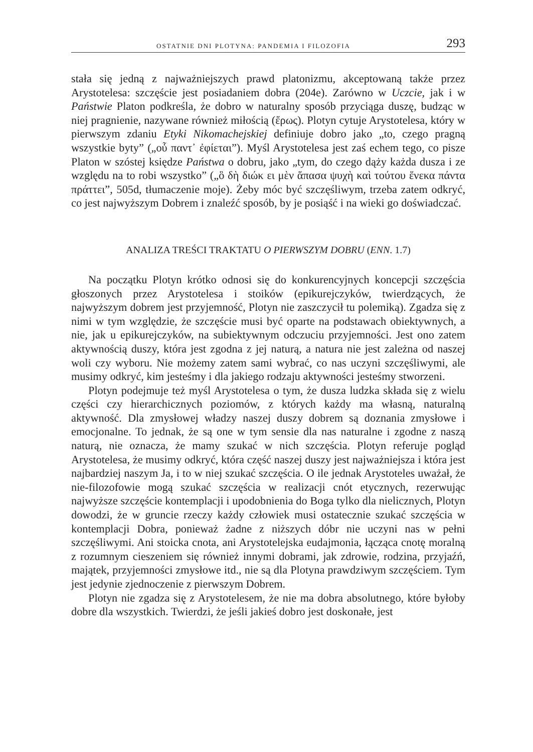OSTATNIE DNI PLOTYNA: PANDEMIA I FILOZOFIA 293
stała się jedną z najważniejszych prawd platonizmu, akceptowaną także przez Arystotelesa: szczęście jest posiadaniem dobra (204e). Zarówno w Uczcie, jak i w Państwie Platon podkreśla, że dobro w naturalny sposób przyciąga duszę, budząc w niej pragnienie, nazywane również miłością (ἔρως). Plotyn cytuje Arystotelesa, który w pierwszym zdaniu Etyki Nikomachejskiej definiuje dobro jako „to, czego pragną wszystkie byty” („οὗ παντ᾽ ἐφίεται”). Myśl Arystotelesa jest zaś echem tego, co pisze Platon w szóstej księdze Państwa o dobru, jako „tym, do czego dąży każda dusza i ze względu na to robi wszystko” („ὃ δὴ διώκ ει μὲν ἅπασα ψυχὴ καὶ τούτου ἕνεκα πάντα πράττει”, 505d, tłumaczenie moje). Żeby móc być szczęśliwym, trzeba zatem odkryć, co jest najwyższym Dobrem i znaleźć sposób, by je posiąść i na wieki go doświadczać.
ANALIZA TREŚCI TRAKTATU O PIERWSZYM DOBRU (ENN. 1.7)
Na początku Plotyn krótko odnosi się do konkurencyjnych koncepcji szczęścia głoszonych przez Arystotelesa i stoików (epikurejczyków, twierdzących, że najwyższym dobrem jest przyjemność, Plotyn nie zaszczycił tu polemiką). Zgadza się z nimi w tym względzie, że szczęście musi być oparte na podstawach obiektywnych, a nie, jak u epikurejczyków, na subiektywnym odczuciu przyjemności. Jest ono zatem aktywnością duszy, która jest zgodna z jej naturą, a natura nie jest zależna od naszej woli czy wyboru. Nie możemy zatem sami wybrać, co nas uczyni szczęśliwymi, ale musimy odkryć, kim jesteśmy i dla jakiego rodzaju aktywności jesteśmy stworzeni.
Plotyn podejmuje też myśl Arystotelesa o tym, że dusza ludzka składa się z wielu części czy hierarchicznych poziomów, z których każdy ma własną, naturalną aktywność. Dla zmysłowej władzy naszej duszy dobrem są doznania zmysłowe i emocjonalne. To jednak, że są one w tym sensie dla nas naturalne i zgodne z naszą naturą, nie oznacza, że mamy szukać w nich szczęścia. Plotyn referuje pogląd Arystotelesa, że musimy odkryć, która część naszej duszy jest najważniejsza i która jest najbardziej naszym Ja, i to w niej szukać szczęścia. O ile jednak Arystoteles uważał, że nie-filozofowie mogą szukać szczęścia w realizacji cnót etycznych, rezerwując najwyższe szczęście kontemplacji i upodobnienia do Boga tylko dla nielicznych, Plotyn dowodzi, że w gruncie rzeczy każdy człowiek musi ostatecznie szukać szczęścia w kontemplacji Dobra, ponieważ żadne z niższych dóbr nie uczyni nas w pełni szczęśliwymi. Ani stoicka cnota, ani Arystotelejska eudajmonia, łącząca cnotę moralną z rozumnym cieszeniem się również innymi dobrami, jak zdrowie, rodzina, przyjaźń, majątek, przyjemności zmysłowe itd., nie są dla Plotyna prawdziwym szczęściem. Tym jest jedynie zjednoczenie z pierwszym Dobrem.
Plotyn nie zgadza się z Arystotelesem, że nie ma dobra absolutnego, które byłoby dobre dla wszystkich. Twierdzi, że jeśli jakieś dobro jest doskonałe, jest